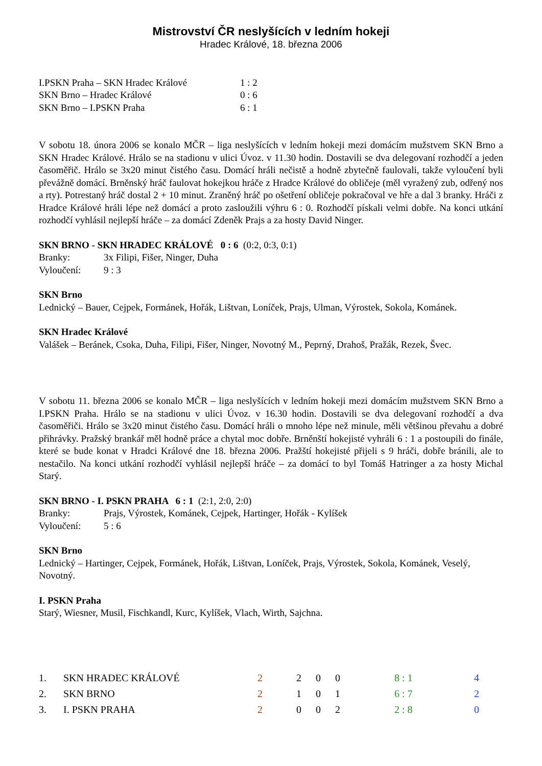Mistrovství ČR neslyšících v ledním hokeji
Hradec Králové, 18. března 2006
| I.PSKN Praha – SKN Hradec Králové | 1 : 2 |
| SKN Brno – Hradec Králové | 0 : 6 |
| SKN Brno – I.PSKN Praha | 6 : 1 |
V sobotu 18. února 2006 se konalo MČR – liga neslyšících v ledním hokeji mezi domácím mužstvem SKN Brno a SKN Hradec Králové. Hrálo se na stadionu v ulici Úvoz. v 11.30 hodin. Dostavili se dva delegovaní rozhodčí a jeden časoměřič. Hrálo se 3x20 minut čistého času. Domácí hráli nečistě a hodně zbytečně faulovali, takže vyloučení byli převážně domácí. Brněnský hráč faulovat hokejkou hráče z Hradce Králové do obličeje (měl vyražený zub, odřený nos a rty). Potrestaný hráč dostal 2 + 10 minut. Zraněný hráč po ošetření obličeje pokračoval ve hře a dal 3 branky. Hráči z Hradce Králové hráli lépe než domácí a proto zasloužili výhru 6 : 0. Rozhodčí pískali velmi dobře. Na konci utkání rozhodčí vyhlásil nejlepší hráče – za domácí Zdeněk Prajs a za hosty David Ninger.
SKN BRNO - SKN HRADEC KRÁLOVÉ 0 : 6 (0:2, 0:3, 0:1)
| Branky: | 3x Filipi, Fišer, Ninger, Duha |
| Vyloučení: | 9 : 3 |
SKN Brno
Lednický – Bauer, Cejpek, Formánek, Hořák, Lištvan, Loníček, Prajs, Ulman, Výrostek, Sokola, Kománek.
SKN Hradec Králové
Valášek – Beránek, Csoka, Duha, Filipi, Fišer, Ninger, Novotný M., Peprný, Drahoš, Pražák, Rezek, Švec.
V sobotu 11. března 2006 se konalo MČR – liga neslyšících v ledním hokeji mezi domácím mužstvem SKN Brno a I.PSKN Praha. Hrálo se na stadionu v ulici Úvoz. v 16.30 hodin. Dostavili se dva delegovaní rozhodčí a dva časoměřiči. Hrálo se 3x20 minut čistého času. Domácí hráli o mnoho lépe než minule, měli většinou převahu a dobré přihrávky. Pražský brankář měl hodně práce a chytal moc dobře. Brněnští hokejisté vyhráli 6 : 1 a postoupili do finále, které se bude konat v Hradci Králové dne 18. března 2006. Pražští hokejisté přijeli s 9 hráči, dobře bránili, ale to nestačilo. Na konci utkání rozhodčí vyhlásil nejlepší hráče – za domácí to byl Tomáš Hatringer a za hosty Michal Starý.
SKN BRNO - I. PSKN PRAHA 6 : 1 (2:1, 2:0, 2:0)
| Branky: | Prajs, Výrostek, Kománek, Cejpek, Hartinger, Hořák - Kylíšek |
| Vyloučení: | 5 : 6 |
SKN Brno
Lednický – Hartinger, Cejpek, Formánek, Hořák, Lištvan, Loníček, Prajs, Výrostek, Sokola, Kománek, Veselý, Novotný.
I. PSKN Praha
Starý, Wiesner, Musil, Fischkandl, Kurc, Kylíšek, Vlach, Wirth, Sajchna.
| 1. | SKN HRADEC KRÁLOVÉ | 2 | 2 | 0 | 0 | 8 : 1 | 4 |
| 2. | SKN BRNO | 2 | 1 | 0 | 1 | 6 : 7 | 2 |
| 3. | I. PSKN PRAHA | 2 | 0 | 0 | 2 | 2 : 8 | 0 |